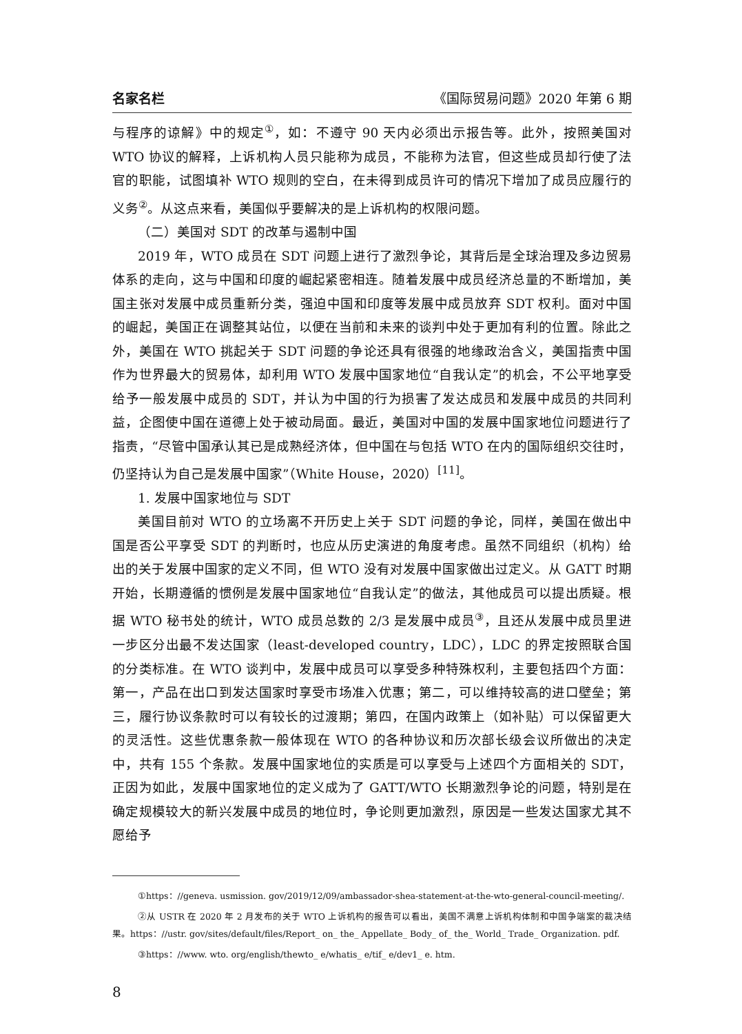名家名栏 《国际贸易问题》2020 年第 6 期
与程序的谅解》中的规定<sup>①</sup>，如：不遵守 90 天内必须出示报告等。此外，按照美国对 WTO 协议的解释，上诉机构人员只能称为成员，不能称为法官，但这些成员却行使了法官的职能，试图填补 WTO 规则的空白，在未得到成员许可的情况下增加了成员应履行的义务<sup>②</sup>。从这点来看，美国似乎要解决的是上诉机构的权限问题。
（二）美国对 SDT 的改革与遏制中国
2019 年，WTO 成员在 SDT 问题上进行了激烈争论，其背后是全球治理及多边贸易体系的走向，这与中国和印度的崛起紧密相连。随着发展中成员经济总量的不断增加，美国主张对发展中成员重新分类，强迫中国和印度等发展中成员放弃 SDT 权利。面对中国的崛起，美国正在调整其站位，以便在当前和未来的谈判中处于更加有利的位置。除此之外，美国在 WTO 挑起关于 SDT 问题的争论还具有很强的地缘政治含义，美国指责中国作为世界最大的贸易体，却利用 WTO 发展中国家地位“自我认定”的机会，不公平地享受给予一般发展中成员的 SDT，并认为中国的行为损害了发达成员和发展中成员的共同利益，企图使中国在道德上处于被动局面。最近，美国对中国的发展中国家地位问题进行了指责，“尽管中国承认其已是成熟经济体，但中国在与包括 WTO 在内的国际组织交往时，仍坚持认为自己是发展中国家”（White House，2020）<sup>[11]</sup>。
1. 发展中国家地位与 SDT
美国目前对 WTO 的立场离不开历史上关于 SDT 问题的争论，同样，美国在做出中国是否公平享受 SDT 的判断时，也应从历史演进的角度考虑。虽然不同组织（机构）给出的关于发展中国家的定义不同，但 WTO 没有对发展中国家做出过定义。从 GATT 时期开始，长期遵循的惯例是发展中国家地位“自我认定”的做法，其他成员可以提出质疑。根据 WTO 秘书处的统计，WTO 成员总数的 2/3 是发展中成员<sup>③</sup>，且还从发展中成员里进一步区分出最不发达国家（least-developed country，LDC），LDC 的界定按照联合国的分类标准。在 WTO 谈判中，发展中成员可以享受多种特殊权利，主要包括四个方面：第一，产品在出口到发达国家时享受市场准入优惠；第二，可以维持较高的进口壁垒；第三，履行协议条款时可以有较长的过渡期；第四，在国内政策上（如补贴）可以保留更大的灵活性。这些优惠条款一般体现在 WTO 的各种协议和历次部长级会议所做出的决定中，共有 155 个条款。发展中国家地位的实质是可以享受与上述四个方面相关的 SDT，正因为如此，发展中国家地位的定义成为了 GATT/WTO 长期激烈争论的问题，特别是在确定规模较大的新兴发展中成员的地位时，争论则更加激烈，原因是一些发达国家尤其不愿给予
①https：//geneva. usmission. gov/2019/12/09/ambassador-shea-statement-at-the-wto-general-council-meeting/.
②从 USTR 在 2020 年 2 月发布的关于 WTO 上诉机构的报告可以看出，美国不满意上诉机构体制和中国争端案的裁决结果。https：//ustr. gov/sites/default/files/Report_ on_ the_ Appellate_ Body_ of_ the_ World_ Trade_ Organization. pdf.
③https：//www. wto. org/english/thewto_ e/whatis_ e/tif_ e/dev1_ e. htm.
8